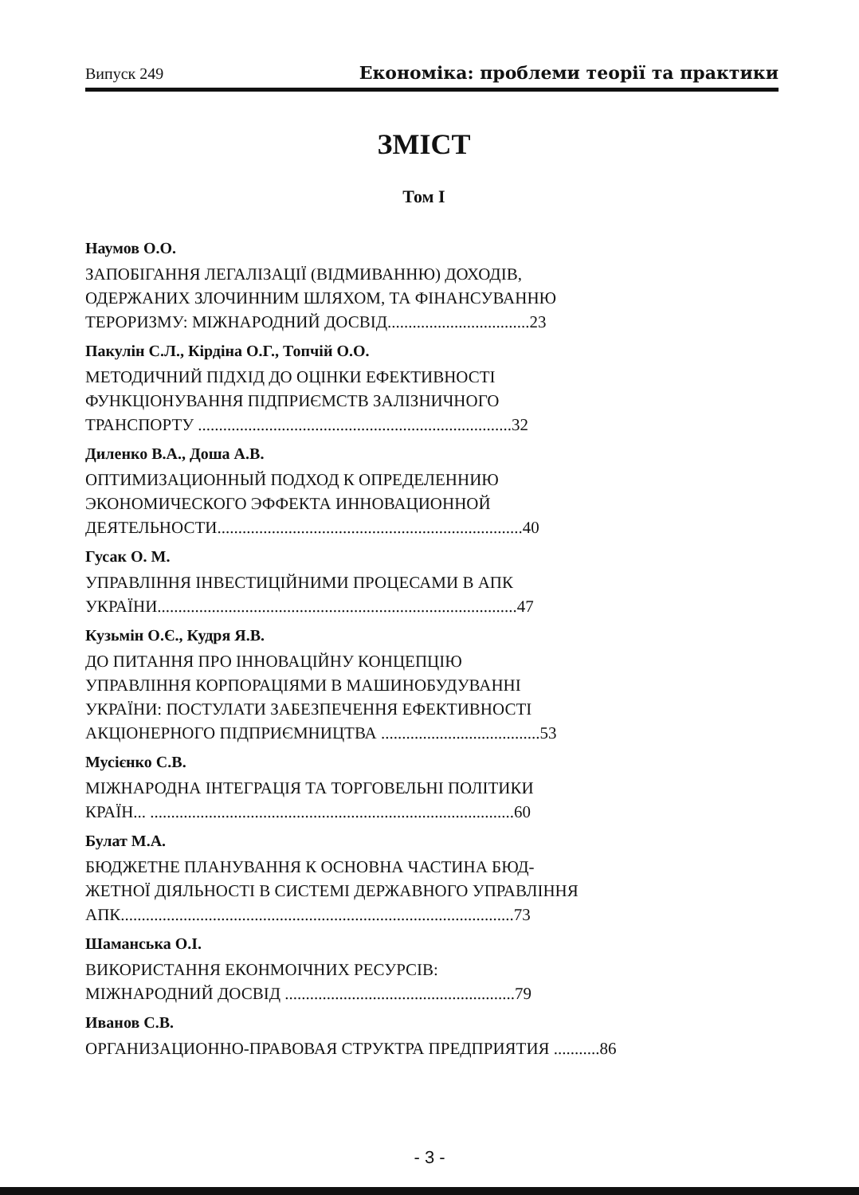Випуск 249 Економіка: проблеми теорії та практики
ЗМІСТ
Том І
Наумов О.О.
ЗАПОБІГАННЯ ЛЕГАЛІЗАЦІЇ (ВІДМИВАННЮ) ДОХОДІВ,
ОДЕРЖАНИХ ЗЛОЧИННИМ ШЛЯХОМ, ТА ФІНАНСУВАННЮ
ТЕРОРИЗМУ: МІЖНАРОДНИЙ ДОСВІД..................................23
Пакулін С.Л., Кірдіна О.Г., Топчій О.О.
МЕТОДИЧНИЙ ПІДХІД ДО ОЦІНКИ ЕФЕКТИВНОСТІ
ФУНКЦІОНУВАННЯ ПІДПРИЄМСТВ ЗАЛІЗНИЧНОГО
ТРАНСПОРТУ ...........................................................................32
Диленко В.А., Доша А.В.
ОПТИМИЗАЦИОННЫЙ ПОДХОД К ОПРЕДЕЛЕННИЮ
ЭКОНОМИЧЕСКОГО ЭФФЕКТА ИННОВАЦИОННОЙ
ДЕЯТЕЛЬНОСТИ.........................................................................40
Гусак О. М.
УПРАВЛІННЯ ІНВЕСТИЦІЙНИМИ ПРОЦЕСАМИ В АПК
УКРАЇНИ......................................................................................47
Кузьмін О.Є., Кудря Я.В.
ДО ПИТАННЯ ПРО ІННОВАЦІЙНУ КОНЦЕПЦІЮ
УПРАВЛІННЯ КОРПОРАЦІЯМИ В МАШИНОБУДУВАННІ
УКРАЇНИ: ПОСТУЛАТИ ЗАБЕЗПЕЧЕННЯ ЕФЕКТИВНОСТІ
АКЦІОНЕРНОГО ПІДПРИЄМНИЦТВА ......................................53
Мусієнко С.В.
МІЖНАРОДНА ІНТЕГРАЦІЯ ТА ТОРГОВЕЛЬНІ ПОЛІТИКИ
КРАЇН... .......................................................................................60
Булат М.А.
БЮДЖЕТНЕ ПЛАНУВАННЯ К ОСНОВНА ЧАСТИНА БЮД-
ЖЕТНОЇ ДІЯЛЬНОСТІ В СИСТЕМІ ДЕРЖАВНОГО УПРАВЛІННЯ
АПК..............................................................................................73
Шаманська О.І.
ВИКОРИСТАННЯ ЕКОНМОІЧНИХ РЕСУРСІВ:
МІЖНАРОДНИЙ ДОСВІД .......................................................79
Иванов С.В.
ОРГАНИЗАЦИОННО-ПРАВОВАЯ СТРУКТРА ПРЕДПРИЯТИЯ ...........86
- 3 -